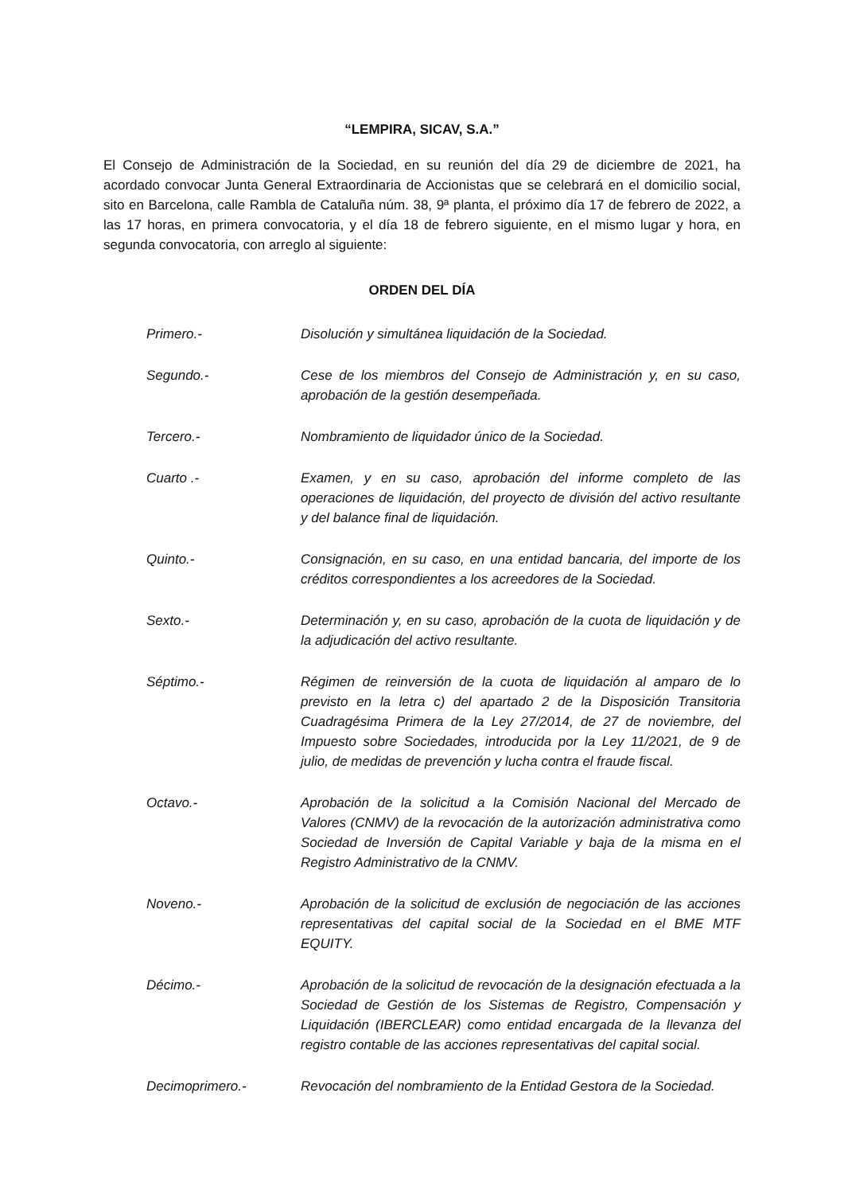“LEMPIRA, SICAV, S.A.”
El Consejo de Administración de la Sociedad, en su reunión del día 29 de diciembre de 2021, ha acordado convocar Junta General Extraordinaria de Accionistas que se celebrará en el domicilio social, sito en Barcelona, calle Rambla de Cataluña núm. 38, 9ª planta, el próximo día 17 de febrero de 2022, a las 17 horas, en primera convocatoria, y el día 18 de febrero siguiente, en el mismo lugar y hora, en segunda convocatoria, con arreglo al siguiente:
ORDEN DEL DÍA
Primero.- Disolución y simultánea liquidación de la Sociedad.
Segundo.- Cese de los miembros del Consejo de Administración y, en su caso, aprobación de la gestión desempeñada.
Tercero.- Nombramiento de liquidador único de la Sociedad.
Cuarto .- Examen, y en su caso, aprobación del informe completo de las operaciones de liquidación, del proyecto de división del activo resultante y del balance final de liquidación.
Quinto.- Consignación, en su caso, en una entidad bancaria, del importe de los créditos correspondientes a los acreedores de la Sociedad.
Sexto.- Determinación y, en su caso, aprobación de la cuota de liquidación y de la adjudicación del activo resultante.
Séptimo.- Régimen de reinversión de la cuota de liquidación al amparo de lo previsto en la letra c) del apartado 2 de la Disposición Transitoria Cuadragésima Primera de la Ley 27/2014, de 27 de noviembre, del Impuesto sobre Sociedades, introducida por la Ley 11/2021, de 9 de julio, de medidas de prevención y lucha contra el fraude fiscal.
Octavo.- Aprobación de la solicitud a la Comisión Nacional del Mercado de Valores (CNMV) de la revocación de la autorización administrativa como Sociedad de Inversión de Capital Variable y baja de la misma en el Registro Administrativo de la CNMV.
Noveno.- Aprobación de la solicitud de exclusión de negociación de las acciones representativas del capital social de la Sociedad en el BME MTF EQUITY.
Décimo.- Aprobación de la solicitud de revocación de la designación efectuada a la Sociedad de Gestión de los Sistemas de Registro, Compensación y Liquidación (IBERCLEAR) como entidad encargada de la llevanza del registro contable de las acciones representativas del capital social.
Decimoprimero.- Revocación del nombramiento de la Entidad Gestora de la Sociedad.